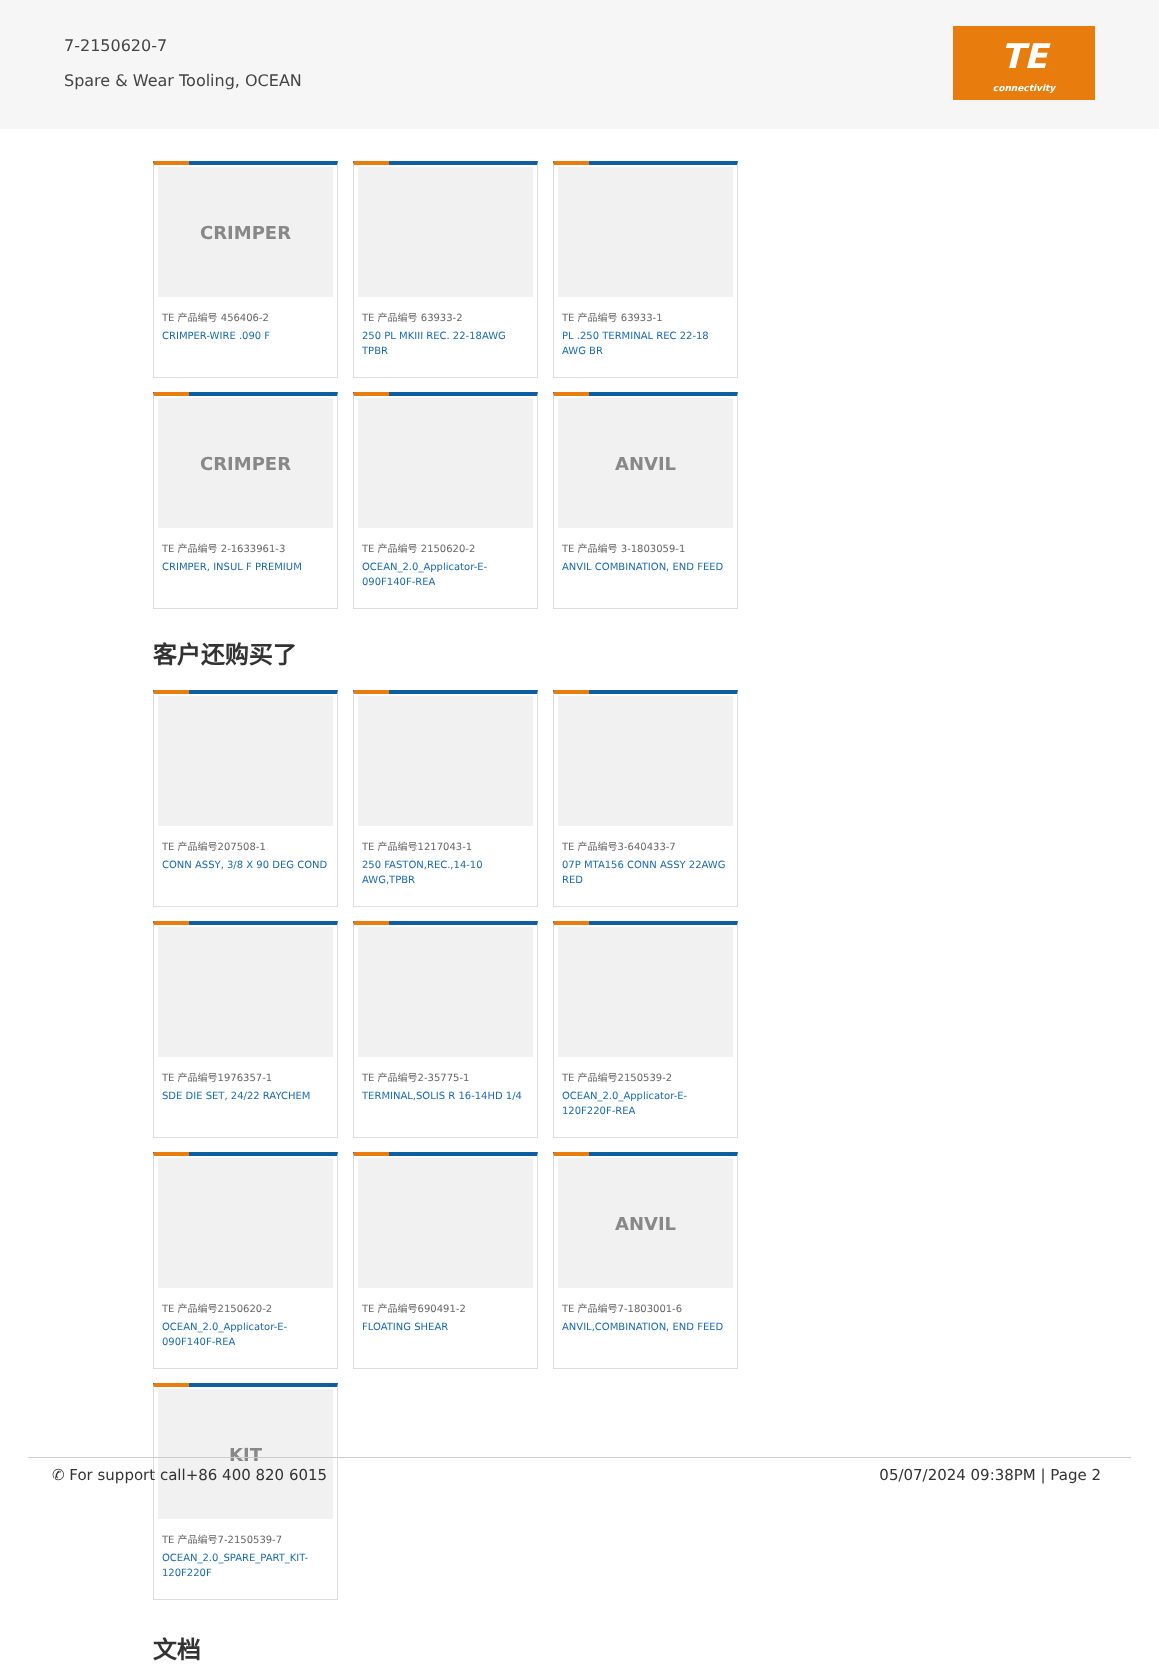7-2150620-7
Spare & Wear Tooling, OCEAN
TE
connectivity
CRIMPER
TE 产品编号 456406-2
CRIMPER-WIRE .090 F
TE 产品编号 63933-2
250 PL MKIII REC. 22-18AWG TPBR
TE 产品编号 63933-1
PL .250 TERMINAL REC 22-18 AWG BR
CRIMPER
TE 产品编号 2-1633961-3
CRIMPER, INSUL F PREMIUM
TE 产品编号 2150620-2
OCEAN_2.0_Applicator-E-090F140F-REA
ANVIL
TE 产品编号 3-1803059-1
ANVIL COMBINATION, END FEED
客户还购买了
TE 产品编号207508-1
CONN ASSY, 3/8 X 90 DEG COND
TE 产品编号1217043-1
250 FASTON,REC.,14-10 AWG,TPBR
TE 产品编号3-640433-7
07P MTA156 CONN ASSY 22AWG RED
TE 产品编号1976357-1
SDE DIE SET, 24/22 RAYCHEM
TE 产品编号2-35775-1
TERMINAL,SOLIS R 16-14HD 1/4
TE 产品编号2150539-2
OCEAN_2.0_Applicator-E-120F220F-REA
TE 产品编号2150620-2
OCEAN_2.0_Applicator-E-090F140F-REA
TE 产品编号690491-2
FLOATING SHEAR
ANVIL
TE 产品编号7-1803001-6
ANVIL,COMBINATION, END FEED
KIT
TE 产品编号7-2150539-7
OCEAN_2.0_SPARE_PART_KIT-120F220F
文档
✆ For support call+86 400 820 6015 05/07/2024 09:38PM | Page 2